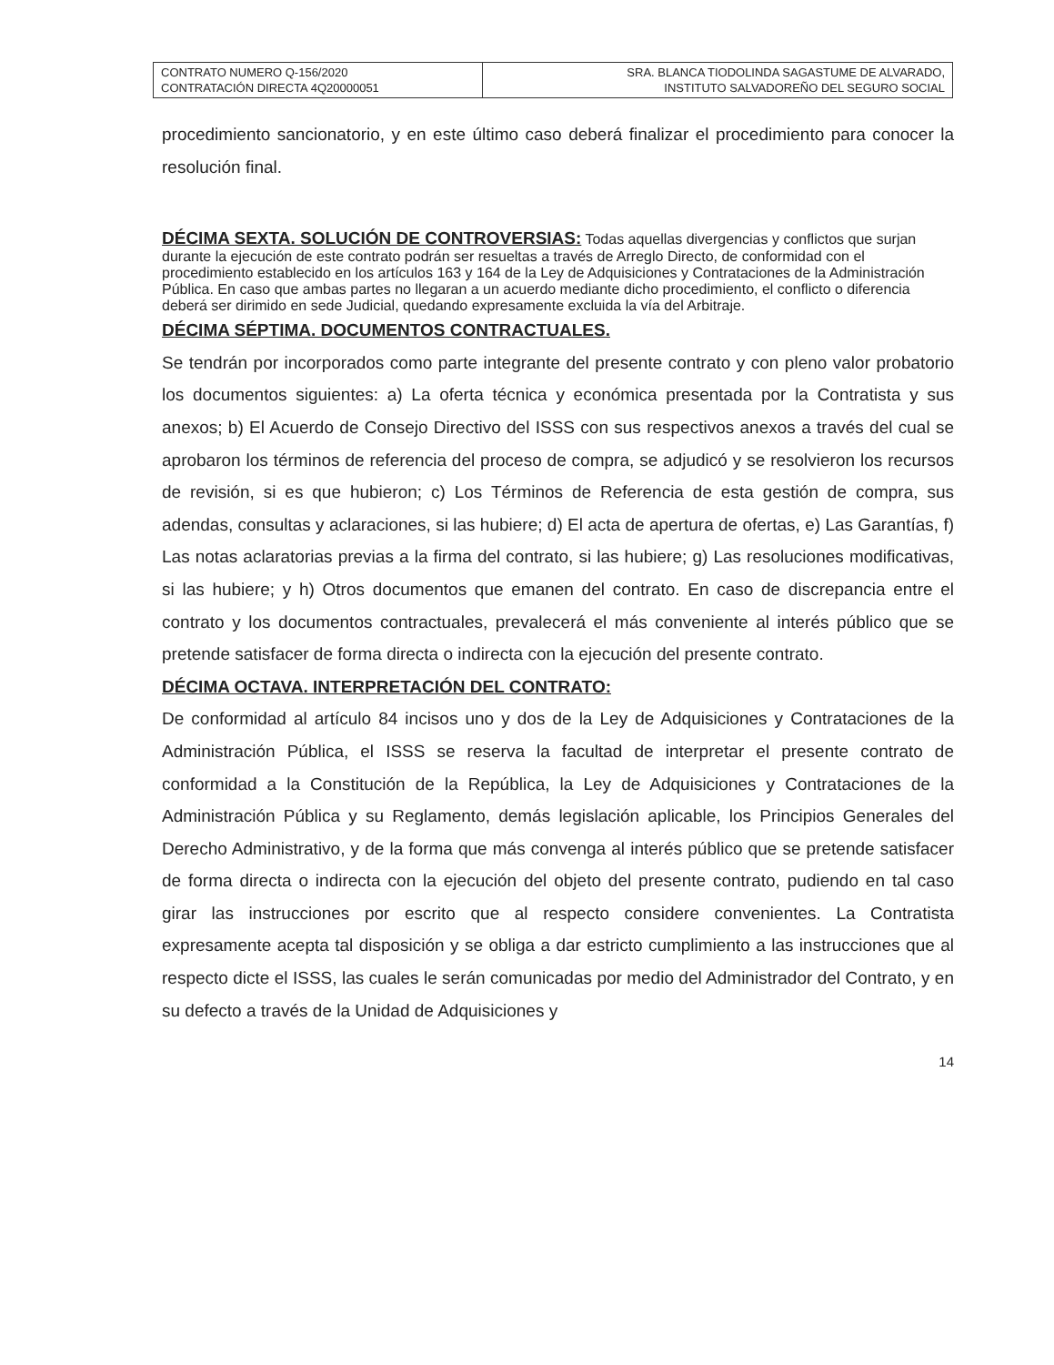| CONTRATO NUMERO Q-156/2020 CONTRATACIÓN DIRECTA 4Q20000051 | SRA. BLANCA TIODOLINDA SAGASTUME DE ALVARADO, INSTITUTO SALVADOREÑO DEL SEGURO SOCIAL |
procedimiento sancionatorio, y en este último caso deberá finalizar el procedimiento para conocer la resolución final.
DÉCIMA SEXTA. SOLUCIÓN DE CONTROVERSIAS:
Todas aquellas divergencias y conflictos que surjan durante la ejecución de este contrato podrán ser resueltas a través de Arreglo Directo, de conformidad con el procedimiento establecido en los artículos 163 y 164 de la Ley de Adquisiciones y Contrataciones de la Administración Pública. En caso que ambas partes no llegaran a un acuerdo mediante dicho procedimiento, el conflicto o diferencia deberá ser dirimido en sede Judicial, quedando expresamente excluida la vía del Arbitraje.
DÉCIMA SÉPTIMA. DOCUMENTOS CONTRACTUALES.
Se tendrán por incorporados como parte integrante del presente contrato y con pleno valor probatorio los documentos siguientes: a) La oferta técnica y económica presentada por la Contratista y sus anexos; b) El Acuerdo de Consejo Directivo del ISSS con sus respectivos anexos a través del cual se aprobaron los términos de referencia del proceso de compra, se adjudicó y se resolvieron los recursos de revisión, si es que hubieron; c) Los Términos de Referencia de esta gestión de compra, sus adendas, consultas y aclaraciones, si las hubiere; d) El acta de apertura de ofertas, e) Las Garantías, f) Las notas aclaratorias previas a la firma del contrato, si las hubiere; g) Las resoluciones modificativas, si las hubiere; y h) Otros documentos que emanen del contrato. En caso de discrepancia entre el contrato y los documentos contractuales, prevalecerá el más conveniente al interés público que se pretende satisfacer de forma directa o indirecta con la ejecución del presente contrato.
DÉCIMA OCTAVA. INTERPRETACIÓN DEL CONTRATO:
De conformidad al artículo 84 incisos uno y dos de la Ley de Adquisiciones y Contrataciones de la Administración Pública, el ISSS se reserva la facultad de interpretar el presente contrato de conformidad a la Constitución de la República, la Ley de Adquisiciones y Contrataciones de la Administración Pública y su Reglamento, demás legislación aplicable, los Principios Generales del Derecho Administrativo, y de la forma que más convenga al interés público que se pretende satisfacer de forma directa o indirecta con la ejecución del objeto del presente contrato, pudiendo en tal caso girar las instrucciones por escrito que al respecto considere convenientes. La Contratista expresamente acepta tal disposición y se obliga a dar estricto cumplimiento a las instrucciones que al respecto dicte el ISSS, las cuales le serán comunicadas por medio del Administrador del Contrato, y en su defecto a través de la Unidad de Adquisiciones y
14